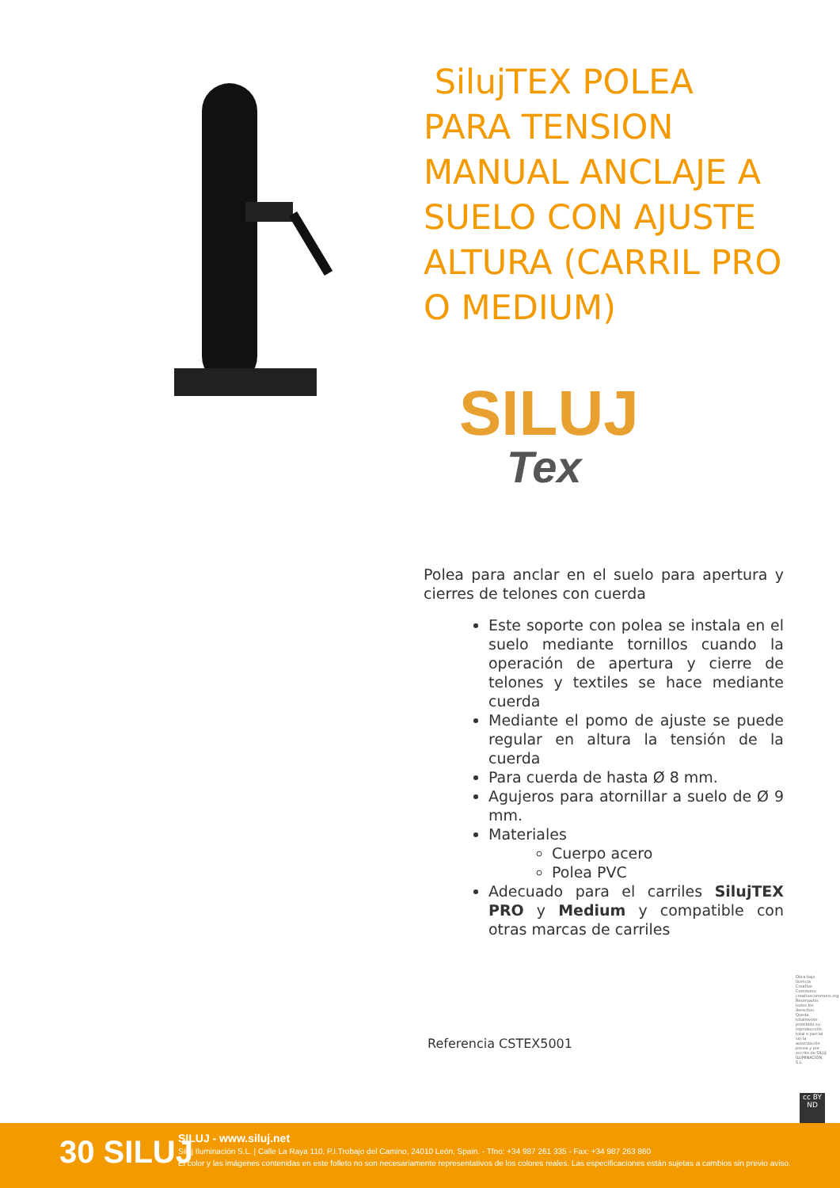SilujTEX POLEA PARA TENSION MANUAL ANCLAJE A SUELO CON AJUSTE ALTURA (CARRIL PRO O MEDIUM)
SILUJ
Tex
Polea para anclar en el suelo para apertura y cierres de telones con cuerda
Este soporte con polea se instala en el suelo mediante tornillos cuando la operación de apertura y cierre de telones y textiles se hace mediante cuerda
Mediante el pomo de ajuste se puede regular en altura la tensión de la cuerda
Para cuerda de hasta Ø 8 mm.
Agujeros para atornillar a suelo de Ø 9 mm.
Materiales
Cuerpo acero
Polea PVC
Adecuado para el carriles SilujTEX PRO y Medium y compatible con otras marcas de carriles
Referencia CSTEX5001
Obra bajo licencia Creative Commons: creativecommons.org Reservados todos los derechos. Queda totalmente prohibido su reproducción total o parcial sin la autorización previa y por escrito de SILUJ ILUMINACIÓN, S.L.
cc BY ND
30 SILUJ
SILUJ - www.siluj.net
Siluj Iluminación S.L. | Calle La Raya 110, P.I.Trobajo del Camino, 24010 León, Spain. - Tfno: +34 987 261 335 - Fax: +34 987 263 860
El color y las imágenes contenidas en este folleto no son necesariamente representativos de los colores reales. Las especificaciones están sujetas a cambios sin previo aviso.